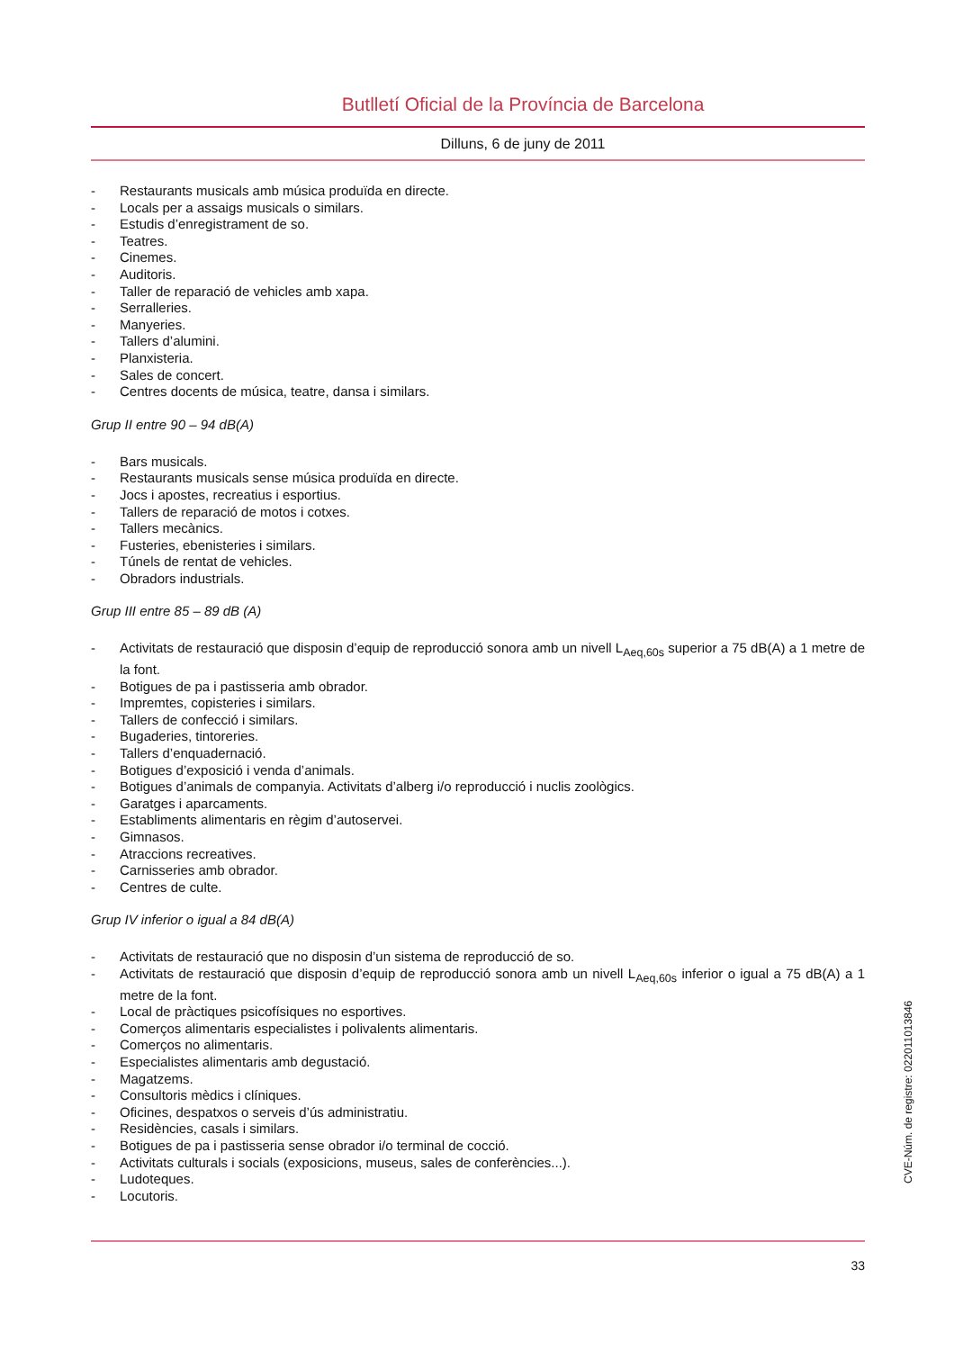Butlletí Oficial de la Província de Barcelona
Dilluns, 6 de juny de 2011
- Restaurants musicals amb música produïda en directe.
- Locals per a assaigs musicals o similars.
- Estudis d’enregistrament de so.
- Teatres.
- Cinemes.
- Auditoris.
- Taller de reparació de vehicles amb xapa.
- Serralleries.
- Manyeries.
- Tallers d’alumini.
- Planxisteria.
- Sales de concert.
- Centres docents de música, teatre, dansa i similars.
Grup II entre 90 – 94 dB(A)
- Bars musicals.
- Restaurants musicals sense música produïda en directe.
- Jocs i apostes, recreatius i esportius.
- Tallers de reparació de motos i cotxes.
- Tallers mecànics.
- Fusteries, ebenisteries i similars.
- Túnels de rentat de vehicles.
- Obradors industrials.
Grup III entre 85 – 89 dB (A)
- Activitats de restauració que disposin d’equip de reproducció sonora amb un nivell L<sub>Aeq,60s</sub> superior a 75 dB(A) a 1 metre de la font.
- Botigues de pa i pastisseria amb obrador.
- Impremtes, copisteries i similars.
- Tallers de confecció i similars.
- Bugaderies, tintoreries.
- Tallers d’enquadernació.
- Botigues d’exposició i venda d’animals.
- Botigues d’animals de companyia. Activitats d’alberg i/o reproducció i nuclis zoològics.
- Garatges i aparcaments.
- Establiments alimentaris en règim d’autoservei.
- Gimnasos.
- Atraccions recreatives.
- Carnisseries amb obrador.
- Centres de culte.
Grup IV inferior o igual a 84 dB(A)
- Activitats de restauració que no disposin d’un sistema de reproducció de so.
- Activitats de restauració que disposin d’equip de reproducció sonora amb un nivell L<sub>Aeq,60s</sub> inferior o igual a 75 dB(A) a 1 metre de la font.
- Local de pràctiques psicofísiques no esportives.
- Comerços alimentaris especialistes i polivalents alimentaris.
- Comerços no alimentaris.
- Especialistes alimentaris amb degustació.
- Magatzems.
- Consultoris mèdics i clíniques.
- Oficines, despatxos o serveis d’ús administratiu.
- Residències, casals i similars.
- Botigues de pa i pastisseria sense obrador i/o terminal de cocció.
- Activitats culturals i socials (exposicions, museus, sales de conferències...).
- Ludoteques.
- Locutoris.
33
CVE-Núm. de registre: 022011013846